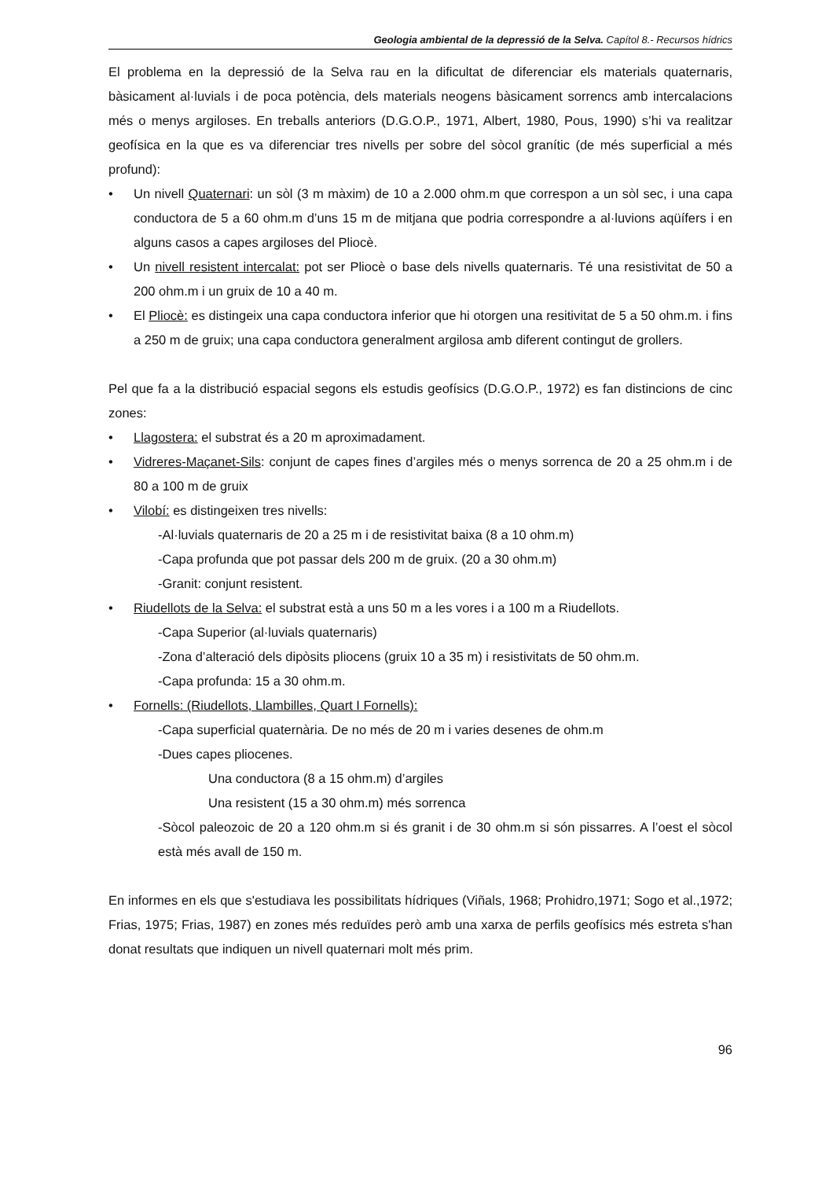Geologia ambiental de la depressió de la Selva. Capítol 8.- Recursos hídrics
El problema en la depressió de la Selva rau en la dificultat de diferenciar els materials quaternaris, bàsicament al·luvials i de poca potència, dels materials neogens bàsicament sorrencs amb intercalacions més o menys argiloses. En treballs anteriors (D.G.O.P., 1971, Albert, 1980, Pous, 1990) s’hi va realitzar geofísica en la que es va diferenciar tres nivells per sobre del sòcol granític (de més superficial a més profund):
• Un nivell Quaternari: un sòl (3 m màxim) de 10 a 2.000 ohm.m que correspon a un sòl sec, i una capa conductora de 5 a 60 ohm.m d’uns 15 m de mitjana que podria correspondre a al·luvions aqüífers i en alguns casos a capes argiloses del Pliocè.
• Un nivell resistent intercalat: pot ser Pliocè o base dels nivells quaternaris. Té una resistivitat de 50 a 200 ohm.m i un gruix de 10 a 40 m.
• El Pliocè: es distingeix una capa conductora inferior que hi otorgen una resitivitat de 5 a 50 ohm.m. i fins a 250 m de gruix; una capa conductora generalment argilosa amb diferent contingut de grollers.
Pel que fa a la distribució espacial segons els estudis geofísics (D.G.O.P., 1972) es fan distincions de cinc zones:
• Llagostera: el substrat és a 20 m aproximadament.
• Vidreres-Maçanet-Sils: conjunt de capes fines d’argiles més o menys sorrenca de 20 a 25 ohm.m i de 80 a 100 m de gruix
• Vilobí: es distingeixen tres nivells:
-Al·luvials quaternaris de 20 a 25 m i de resistivitat baixa (8 a 10 ohm.m)
-Capa profunda que pot passar dels 200 m de gruix. (20 a 30 ohm.m)
-Granit: conjunt resistent.
• Riudellots de la Selva: el substrat està a uns 50 m a les vores i a 100 m a Riudellots.
-Capa Superior (al·luvials quaternaris)
-Zona d’alteració dels dipòsits pliocens (gruix 10 a 35 m) i resistivitats de 50 ohm.m.
-Capa profunda: 15 a 30 ohm.m.
• Fornells: (Riudellots, Llambilles, Quart I Fornells):
-Capa superficial quaternària. De no més de 20 m i varies desenes de ohm.m
-Dues capes pliocenes.
Una conductora (8 a 15 ohm.m) d’argiles
Una resistent (15 a 30 ohm.m) més sorrenca
-Sòcol paleozoic de 20 a 120 ohm.m si és granit i de 30 ohm.m si són pissarres. A l’oest el sòcol està més avall de 150 m.
En informes en els que s'estudiava les possibilitats hídriques (Viñals, 1968; Prohidro,1971; Sogo et al.,1972; Frias, 1975; Frias, 1987) en zones més reduïdes però amb una xarxa de perfils geofísics més estreta s'han donat resultats que indiquen un nivell quaternari molt més prim.
96